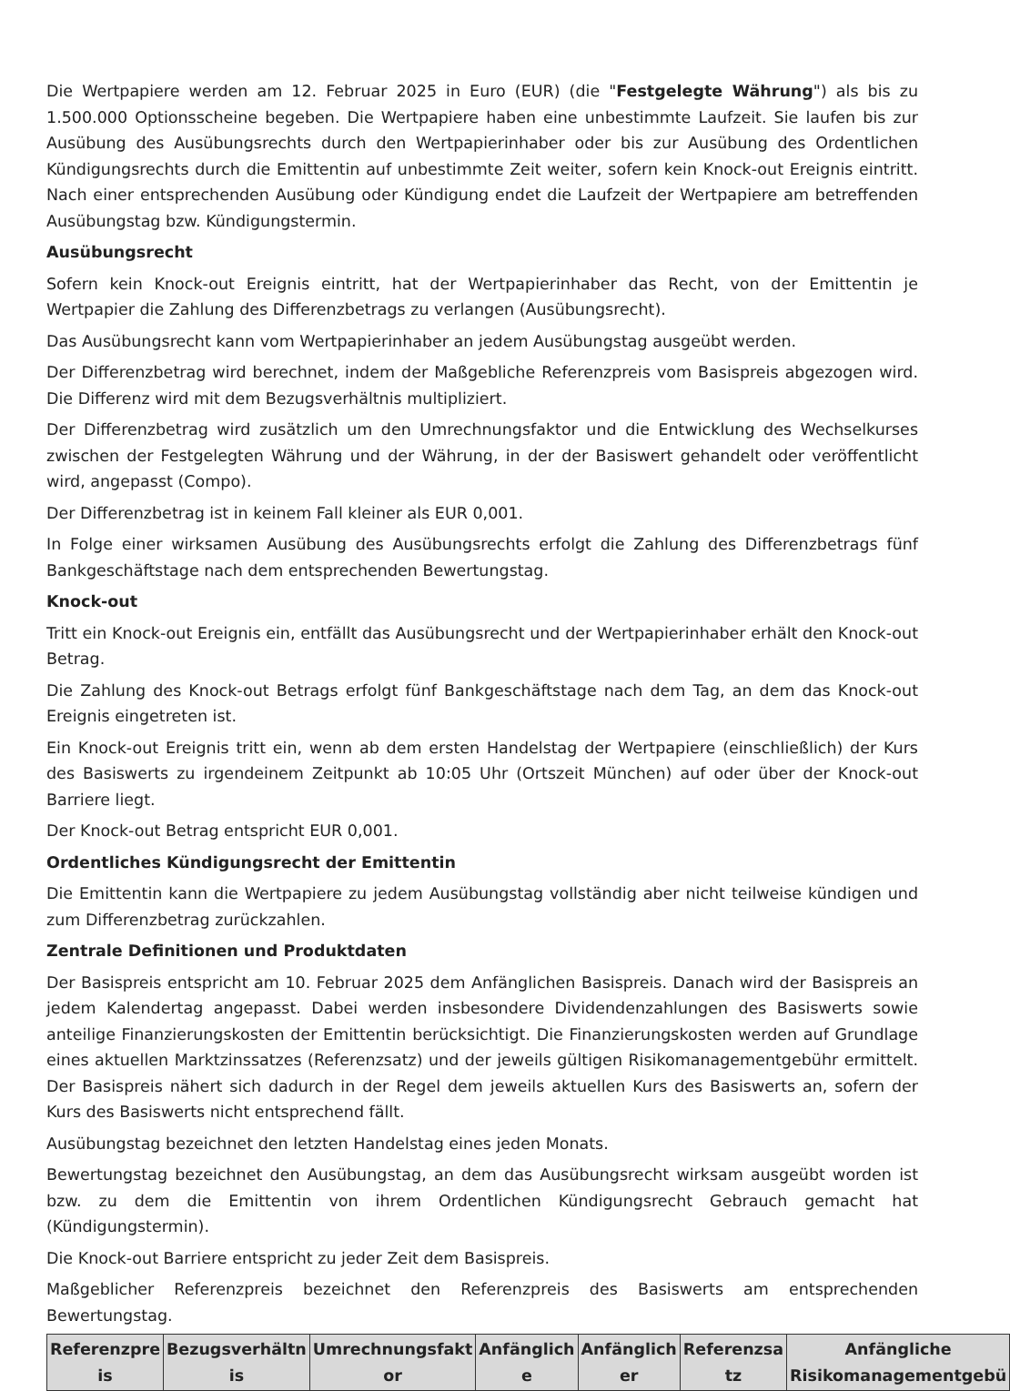Die Wertpapiere werden am 12. Februar 2025 in Euro (EUR) (die "Festgelegte Währung") als bis zu 1.500.000 Optionsscheine begeben. Die Wertpapiere haben eine unbestimmte Laufzeit. Sie laufen bis zur Ausübung des Ausübungsrechts durch den Wertpapierinhaber oder bis zur Ausübung des Ordentlichen Kündigungsrechts durch die Emittentin auf unbestimmte Zeit weiter, sofern kein Knock-out Ereignis eintritt. Nach einer entsprechenden Ausübung oder Kündigung endet die Laufzeit der Wertpapiere am betreffenden Ausübungstag bzw. Kündigungstermin.
Ausübungsrecht
Sofern kein Knock-out Ereignis eintritt, hat der Wertpapierinhaber das Recht, von der Emittentin je Wertpapier die Zahlung des Differenzbetrags zu verlangen (Ausübungsrecht).
Das Ausübungsrecht kann vom Wertpapierinhaber an jedem Ausübungstag ausgeübt werden.
Der Differenzbetrag wird berechnet, indem der Maßgebliche Referenzpreis vom Basispreis abgezogen wird. Die Differenz wird mit dem Bezugsverhältnis multipliziert.
Der Differenzbetrag wird zusätzlich um den Umrechnungsfaktor und die Entwicklung des Wechselkurses zwischen der Festgelegten Währung und der Währung, in der der Basiswert gehandelt oder veröffentlicht wird, angepasst (Compo).
Der Differenzbetrag ist in keinem Fall kleiner als EUR 0,001.
In Folge einer wirksamen Ausübung des Ausübungsrechts erfolgt die Zahlung des Differenzbetrags fünf Bankgeschäftstage nach dem entsprechenden Bewertungstag.
Knock-out
Tritt ein Knock-out Ereignis ein, entfällt das Ausübungsrecht und der Wertpapierinhaber erhält den Knock-out Betrag.
Die Zahlung des Knock-out Betrags erfolgt fünf Bankgeschäftstage nach dem Tag, an dem das Knock-out Ereignis eingetreten ist.
Ein Knock-out Ereignis tritt ein, wenn ab dem ersten Handelstag der Wertpapiere (einschließlich) der Kurs des Basiswerts zu irgendeinem Zeitpunkt ab 10:05 Uhr (Ortszeit München) auf oder über der Knock-out Barriere liegt.
Der Knock-out Betrag entspricht EUR 0,001.
Ordentliches Kündigungsrecht der Emittentin
Die Emittentin kann die Wertpapiere zu jedem Ausübungstag vollständig aber nicht teilweise kündigen und zum Differenzbetrag zurückzahlen.
Zentrale Definitionen und Produktdaten
Der Basispreis entspricht am 10. Februar 2025 dem Anfänglichen Basispreis. Danach wird der Basispreis an jedem Kalendertag angepasst. Dabei werden insbesondere Dividendenzahlungen des Basiswerts sowie anteilige Finanzierungskosten der Emittentin berücksichtigt. Die Finanzierungskosten werden auf Grundlage eines aktuellen Marktzinssatzes (Referenzsatz) und der jeweils gültigen Risikomanagementgebühr ermittelt. Der Basispreis nähert sich dadurch in der Regel dem jeweils aktuellen Kurs des Basiswerts an, sofern der Kurs des Basiswerts nicht entsprechend fällt.
Ausübungstag bezeichnet den letzten Handelstag eines jeden Monats.
Bewertungstag bezeichnet den Ausübungstag, an dem das Ausübungsrecht wirksam ausgeübt worden ist bzw. zu dem die Emittentin von ihrem Ordentlichen Kündigungsrecht Gebrauch gemacht hat (Kündigungstermin).
Die Knock-out Barriere entspricht zu jeder Zeit dem Basispreis.
Maßgeblicher Referenzpreis bezeichnet den Referenzpreis des Basiswerts am entsprechenden Bewertungstag.
| Referenzpre is | Bezugsverhältn is | Umrechnungsfakt or | Anfänglich e | Anfänglich er | Referenzsa tz | Anfängliche Risikomanagementgebü |
| --- | --- | --- | --- | --- | --- | --- |